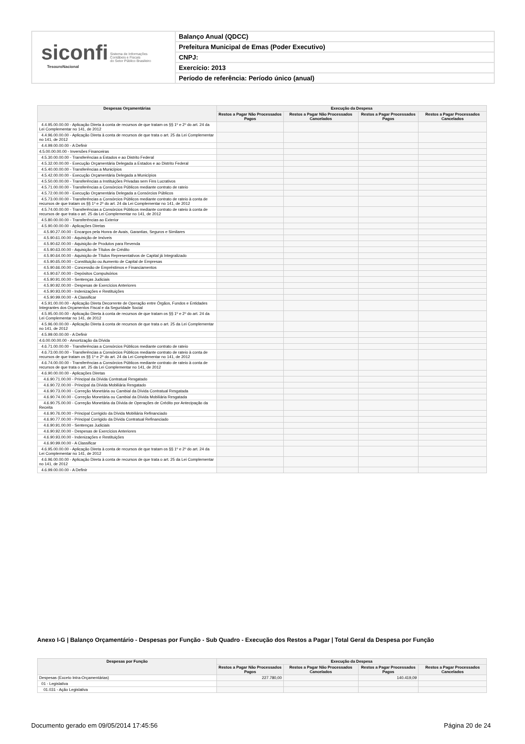siconfi Sistema de Informações
Contábeis e Fiscais
do Setor Público Brasileiro
TesouroNacional
Balanço Anual (QDCC)
Prefeitura Municipal de Emas (Poder Executivo)
CNPJ:
Exercício: 2013
Período de referência: Período único (anual)
| Despesas Orçamentárias | Execução da Despesa | | | |
| --- | --- | --- | --- | --- |
| | Restos a Pagar Não Processados Pagos | Restos a Pagar Não Processados Cancelados | Restos a Pagar Processados Pagos | Restos a Pagar Processados Cancelados |
| 4.4.95.00.00.00 - Aplicação Direta à conta de recursos de que tratam os §§ 1º e 2º do art. 24 da Lei Complementar no 141, de 2012 | | | | |
| 4.4.96.00.00.00 - Aplicação Direta à conta de recursos de que trata o art. 25 da Lei Complementar no 141, de 2012 | | | | |
| 4.4.99.00.00.00 - A Definir | | | | |
| 4.5.00.00.00.00 - Inversões Financeiras | | | | |
| 4.5.30.00.00.00 - Transferências a Estados e ao Distrito Federal | | | | |
| 4.5.32.00.00.00 - Execução Orçamentária Delegada a Estados e ao Distrito Federal | | | | |
| 4.5.40.00.00.00 - Transferências a Municípios | | | | |
| 4.5.42.00.00.00 - Execução Orçamentária Delegada a Municípios | | | | |
| 4.5.50.00.00.00 - Transferências a Instituições Privadas sem Fins Lucrativos | | | | |
| 4.5.71.00.00.00 - Transferências a Consórcios Públicos mediante contrato de rateio | | | | |
| 4.5.72.00.00.00 - Execução Orçamentária Delegada a Consórcios Públicos | | | | |
| 4.5.73.00.00.00 - Transferências a Consórcios Públicos mediante contrato de rateio à conta de recursos de que tratam os §§ 1º e 2º do art. 24 da Lei Complementar no 141, de 2012 | | | | |
| 4.5.74.00.00.00 - Transferências a Consórcios Públicos mediante contrato de rateio à conta de recursos de que trata o art. 25 da Lei Complementar no 141, de 2012 | | | | |
| 4.5.80.00.00.00 - Transferências ao Exterior | | | | |
| 4.5.90.00.00.00 - Aplicações Diretas | | | | |
| 4.5.90.27.00.00 - Encargos pela Honra de Avais, Garantias, Seguros e Similares | | | | |
| 4.5.90.61.00.00 - Aquisição de Imóveis | | | | |
| 4.5.90.62.00.00 - Aquisição de Produtos para Revenda | | | | |
| 4.5.90.63.00.00 - Aquisição de Títulos de Crédito | | | | |
| 4.5.90.64.00.00 - Aquisição de Títulos Representativos de Capital já Integralizado | | | | |
| 4.5.90.65.00.00 - Constituição ou Aumento de Capital de Empresas | | | | |
| 4.5.90.66.00.00 - Concessão de Empréstimos e Financiamentos | | | | |
| 4.5.90.67.00.00 - Depósitos Compulsórios | | | | |
| 4.5.90.91.00.00 - Sentenças Judiciais | | | | |
| 4.5.90.92.00.00 - Despesas de Exercícios Anteriores | | | | |
| 4.5.90.93.00.00 - Indenizações e Restituições | | | | |
| 4.5.90.99.00.00 - A Classificar | | | | |
| 4.5.91.00.00.00 - Aplicação Direta Decorrente de Operação entre Órgãos, Fundos e Entidades Integrantes dos Orçamentos Fiscal e da Seguridade Social | | | | |
| 4.5.95.00.00.00 - Aplicação Direta à conta de recursos de que tratam os §§ 1º e 2º do art. 24 da Lei Complementar no 141, de 2012 | | | | |
| 4.5.96.00.00.00 - Aplicação Direta à conta de recursos de que trata o art. 25 da Lei Complementar no 141, de 2012 | | | | |
| 4.5.99.00.00.00 - A Definir | | | | |
| 4.6.00.00.00.00 - Amortização da Dívida | | | | |
| 4.6.71.00.00.00 - Transferências a Consórcios Públicos mediante contrato de rateio | | | | |
| 4.6.73.00.00.00 - Transferências a Consórcios Públicos mediante contrato de rateio à conta de recursos de que tratam os §§ 1º e 2º do art. 24 da Lei Complementar no 141, de 2012 | | | | |
| 4.6.74.00.00.00 - Transferências a Consórcios Públicos mediante contrato de rateio à conta de recursos de que trata o art. 25 da Lei Complementar no 141, de 2012 | | | | |
| 4.6.90.00.00.00 - Aplicações Diretas | | | | |
| 4.6.90.71.00.00 - Principal da Dívida Contratual Resgatado | | | | |
| 4.6.90.72.00.00 - Principal da Dívida Mobiliária Resgatado | | | | |
| 4.6.90.73.00.00 - Correção Monetária ou Cambial da Dívida Contratual Resgatada | | | | |
| 4.6.90.74.00.00 - Correção Monetária ou Cambial da Dívida Mobiliária Resgatada | | | | |
| 4.6.90.75.00.00 - Correção Monetária da Dívida de Operações de Crédito por Antecipação da Receita | | | | |
| 4.6.90.76.00.00 - Principal Corrigido da Dívida Mobiliária Refinanciado | | | | |
| 4.6.90.77.00.00 - Principal Corrigido da Dívida Contratual Refinanciado | | | | |
| 4.6.90.91.00.00 - Sentenças Judiciais | | | | |
| 4.6.90.92.00.00 - Despesas de Exercícios Anteriores | | | | |
| 4.6.90.93.00.00 - Indenizações e Restituições | | | | |
| 4.6.90.99.00.00 - A Classificar | | | | |
| 4.6.95.00.00.00 - Aplicação Direta à conta de recursos de que tratam os §§ 1º e 2º do art. 24 da Lei Complementar no 141, de 2012 | | | | |
| 4.6.96.00.00.00 - Aplicação Direta à conta de recursos de que trata o art. 25 da Lei Complementar no 141, de 2012 | | | | |
| 4.6.99.00.00.00 - A Definir | | | | |
Anexo I-G | Balanço Orçamentário - Despesas por Função - Sub Quadro - Execução dos Restos a Pagar | Total Geral da Despesa por Função
| Despesas por Função | Execução da Despesa | | | |
| --- | --- | --- | --- | --- |
| | Restos a Pagar Não Processados Pagos | Restos a Pagar Não Processados Cancelados | Restos a Pagar Processados Pagos | Restos a Pagar Processados Cancelados |
| Despesas (Exceto Intra-Orçamentárias) | 227.780,00 | | 140.419,09 | |
| 01 - Legislativa | | | | |
| 01.031 - Ação Legislativa | | | | |
Documento gerado em 09/05/2014 17:45:56 Página 20 de 24